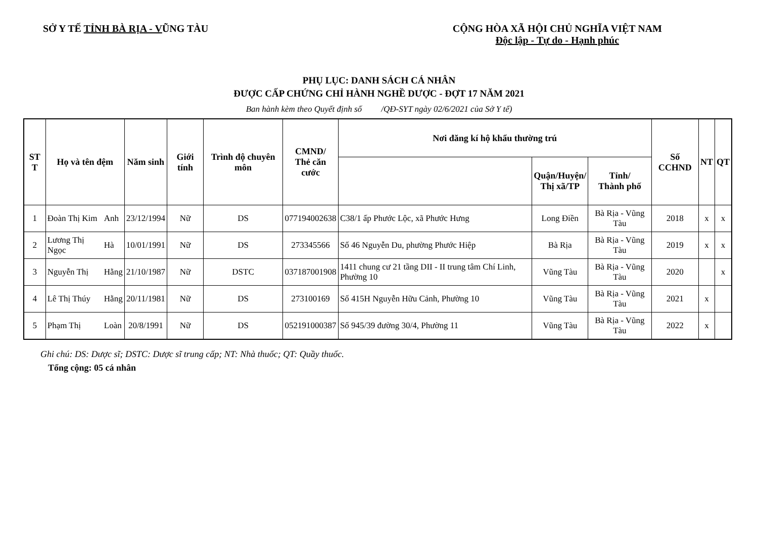SỞ Y TẾ TỈNH BÀ RỊA - VŨNG TÀU CỘNG HÒA XÃ HỘI CHỦ NGHĨA VIỆT NAM
Độc lập - Tự do - Hạnh phúc
PHỤ LỤC: DANH SÁCH CÁ NHÂN
ĐƯỢC CẤP CHỨNG CHỈ HÀNH NGHỀ DƯỢC - ĐỢT 17 NĂM 2021
Ban hành kèm theo Quyết định số /QĐ-SYT ngày 02/6/2021 của Sở Y tế)
| ST T | Họ và tên đệm | | Năm sinh | Giới tính | Trình độ chuyên môn | CMND/ Thẻ căn cước | Nơi đăng kí hộ khẩu thường trú | | | Số CCHND | NT | QT |
| --- | --- | --- | --- | --- | --- | --- | --- | --- | --- | --- | --- | --- |
| | | | | | | | | Quận/Huyện/ Thị xã/TP | Tỉnh/ Thành phố | | | |
| 1 | Đoàn Thị Kim | Anh | 23/12/1994 | Nữ | DS | 077194002638 | C38/1 ấp Phước Lộc, xã Phước Hưng | Long Điền | Bà Rịa - Vũng Tàu | 2018 | x | x |
| 2 | Lương Thị Ngọc | Hà | 10/01/1991 | Nữ | DS | 273345566 | Số 46 Nguyễn Du, phường Phước Hiệp | Bà Rịa | Bà Rịa - Vũng Tàu | 2019 | x | x |
| 3 | Nguyễn Thị | Hằng | 21/10/1987 | Nữ | DSTC | 037187001908 | 1411 chung cư 21 tầng DII - II trung tâm Chí Linh, Phường 10 | Vũng Tàu | Bà Rịa - Vũng Tàu | 2020 | | x |
| 4 | Lê Thị Thúy | Hằng | 20/11/1981 | Nữ | DS | 273100169 | Số 415H Nguyễn Hữu Cảnh, Phường 10 | Vũng Tàu | Bà Rịa - Vũng Tàu | 2021 | x | |
| 5 | Phạm Thị | Loàn | 20/8/1991 | Nữ | DS | 052191000387 | Số 945/39 đường 30/4, Phường 11 | Vũng Tàu | Bà Rịa - Vũng Tàu | 2022 | x | |
Ghi chú: DS: Dược sĩ; DSTC: Dược sĩ trung cấp; NT: Nhà thuốc; QT: Quầy thuốc.
Tổng cộng: 05 cá nhân